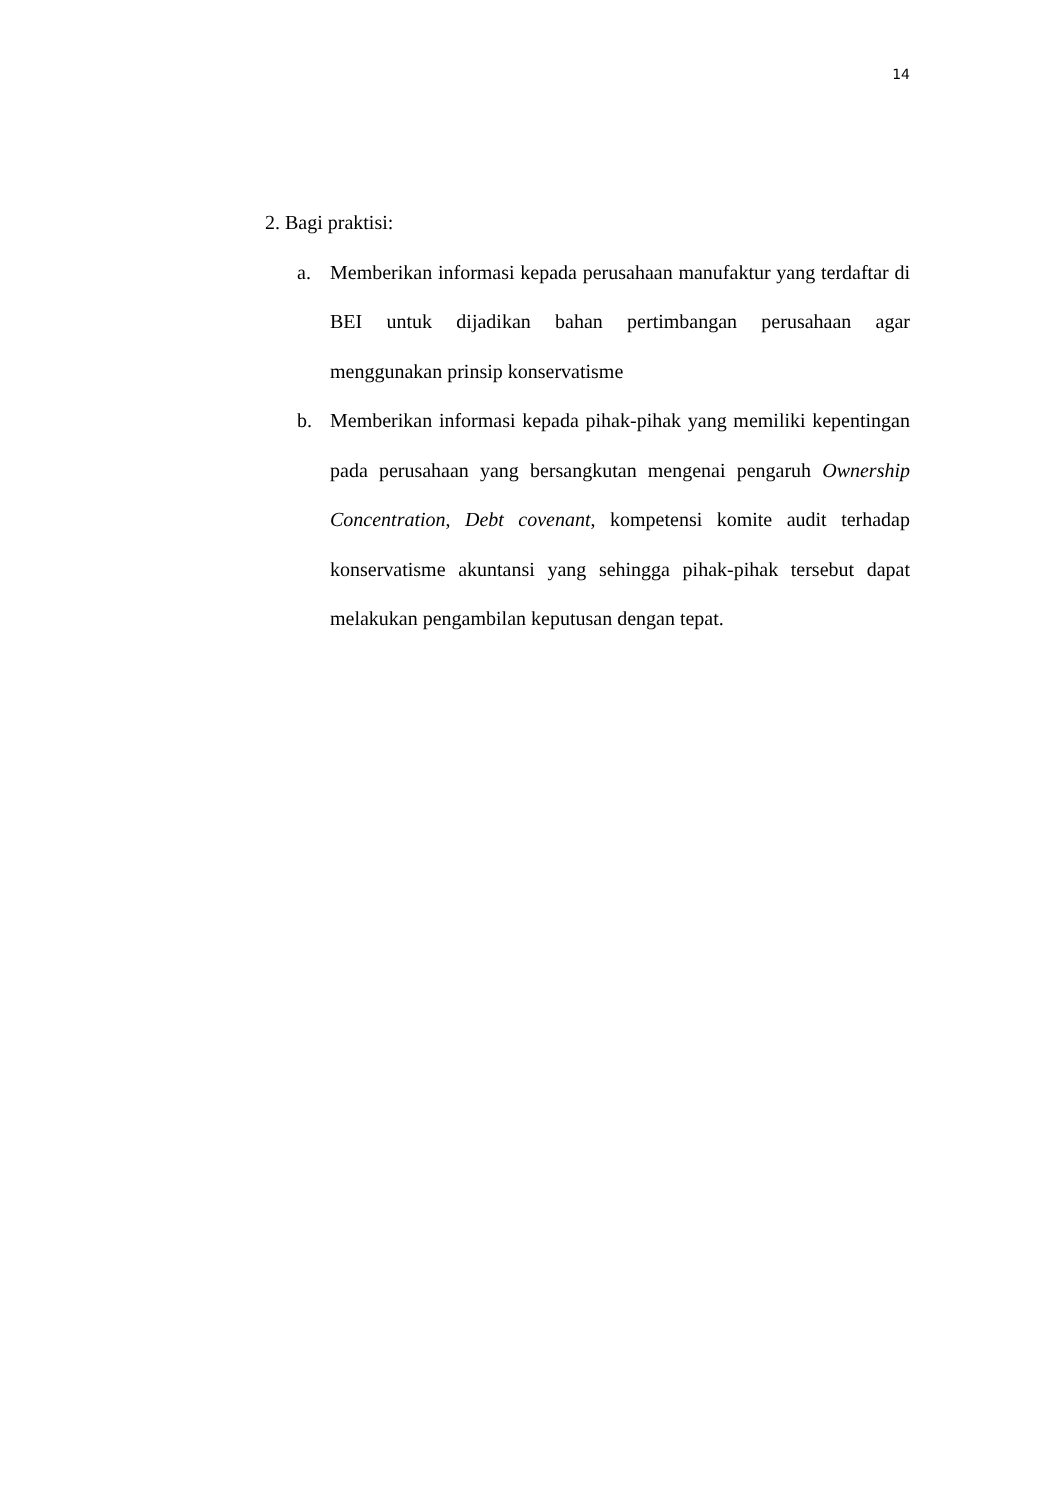14
2. Bagi praktisi:
a. Memberikan informasi kepada perusahaan manufaktur yang terdaftar di BEI untuk dijadikan bahan pertimbangan perusahaan agar menggunakan prinsip konservatisme
b. Memberikan informasi kepada pihak-pihak yang memiliki kepentingan pada perusahaan yang bersangkutan mengenai pengaruh Ownership Concentration, Debt covenant, kompetensi komite audit terhadap konservatisme akuntansi yang sehingga pihak-pihak tersebut dapat melakukan pengambilan keputusan dengan tepat.